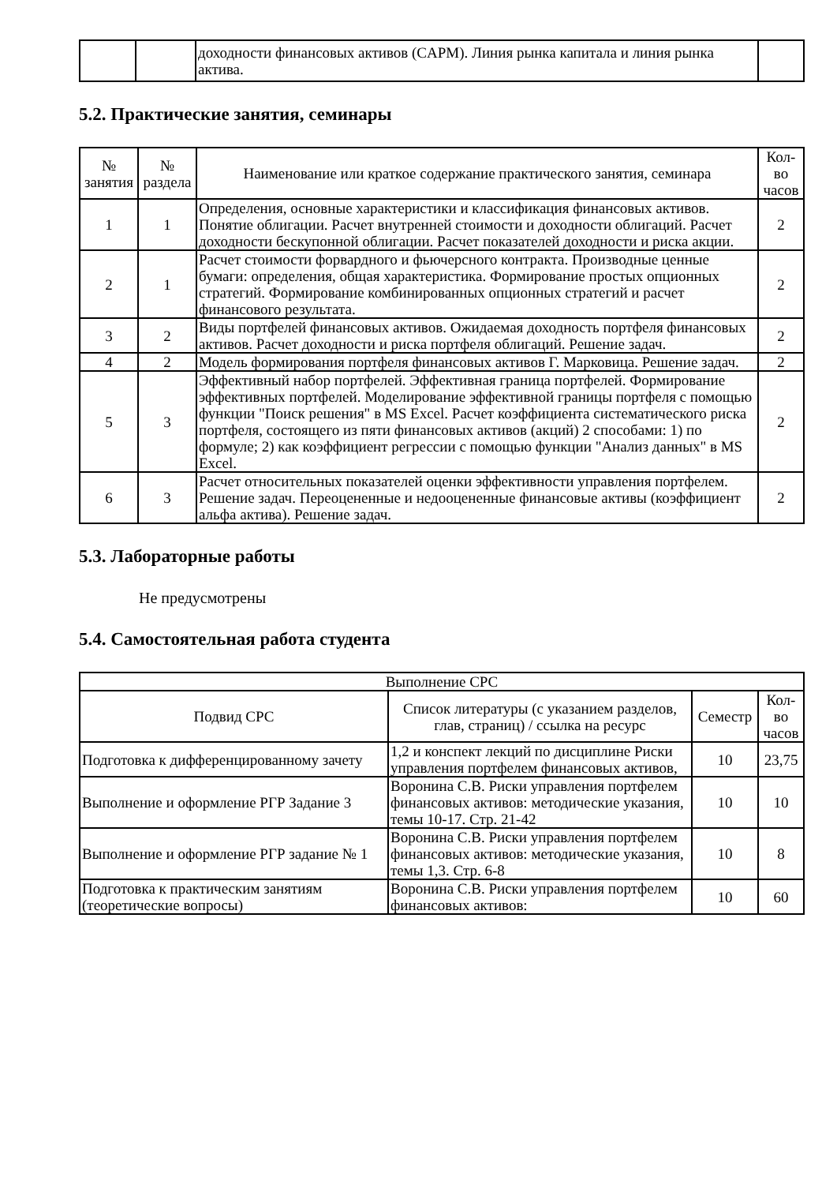| | | доходности финансовых активов (CAPM). Линия рынка капитала и линия рынка актива. | |
5.2. Практические занятия, семинары
| № занятия | № раздела | Наименование или краткое содержание практического занятия, семинара | Кол-во часов |
| --- | --- | --- | --- |
| 1 | 1 | Определения, основные характеристики и классификация финансовых активов. Понятие облигации. Расчет внутренней стоимости и доходности облигаций. Расчет доходности бескупонной облигации. Расчет показателей доходности и риска акции. | 2 |
| 2 | 1 | Расчет стоимости форвардного и фьючерсного контракта. Производные ценные бумаги: определения, общая характеристика. Формирование простых опционных стратегий. Формирование комбинированных опционных стратегий и расчет финансового результата. | 2 |
| 3 | 2 | Виды портфелей финансовых активов. Ожидаемая доходность портфеля финансовых активов. Расчет доходности и риска портфеля облигаций. Решение задач. | 2 |
| 4 | 2 | Модель формирования портфеля финансовых активов Г. Марковица. Решение задач. | 2 |
| 5 | 3 | Эффективный набор портфелей. Эффективная граница портфелей. Формирование эффективных портфелей. Моделирование эффективной границы портфеля с помощью функции "Поиск решения" в MS Excel. Расчет коэффициента систематического риска портфеля, состоящего из пяти финансовых активов (акций) 2 способами: 1) по формуле; 2) как коэффициент регрессии с помощью функции "Анализ данных" в MS Excel. | 2 |
| 6 | 3 | Расчет относительных показателей оценки эффективности управления портфелем. Решение задач. Переоцененные и недооцененные финансовые активы (коэффициент альфа актива). Решение задач. | 2 |
5.3. Лабораторные работы
Не предусмотрены
5.4. Самостоятельная работа студента
| Выполнение СРС | | | |
| --- | --- | --- | --- |
| Подвид СРС | Список литературы (с указанием разделов, глав, страниц) / ссылка на ресурс | Семестр | Кол-во часов |
| Подготовка к дифференцированному зачету | 1,2 и конспект лекций по дисциплине Риски управления портфелем финансовых активов, | 10 | 23,75 |
| Выполнение и оформление РГР Задание 3 | Воронина С.В. Риски управления портфелем финансовых активов: методические указания, темы 10-17. Стр. 21-42 | 10 | 10 |
| Выполнение и оформление РГР задание № 1 | Воронина С.В. Риски управления портфелем финансовых активов: методические указания, темы 1,3. Стр. 6-8 | 10 | 8 |
| Подготовка к практическим занятиям (теоретические вопросы) | Воронина С.В. Риски управления портфелем финансовых активов: | 10 | 60 |